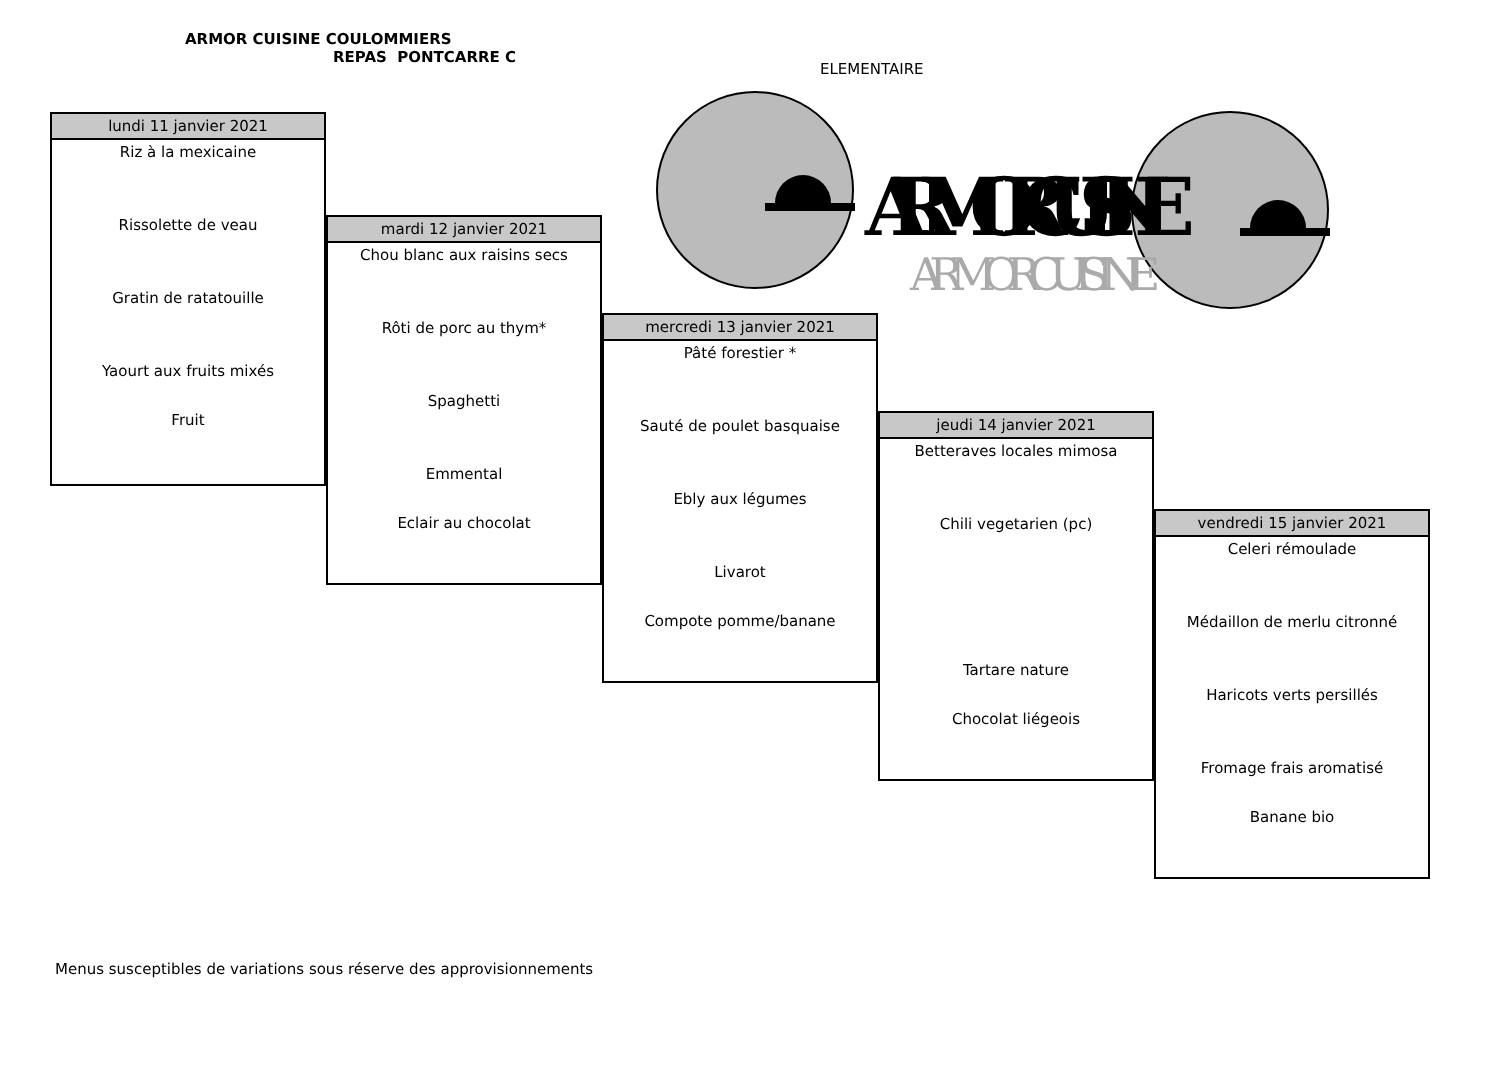ARMOR CUISINE COULOMMIERS
REPAS PONTCARRE C
ELEMENTAIRE
ARMOR CUISINE
ARMOR CUISINE
lundi 11 janvier 2021
Riz à la mexicaine
Rissolette de veau
Gratin de ratatouille
Yaourt aux fruits mixés
Fruit
mardi 12 janvier 2021
Chou blanc aux raisins secs
Rôti de porc au thym*
Spaghetti
Emmental
Eclair au chocolat
mercredi 13 janvier 2021
Pâté forestier *
Sauté de poulet basquaise
Ebly aux légumes
Livarot
Compote pomme/banane
jeudi 14 janvier 2021
Betteraves locales mimosa
Chili vegetarien (pc)
Tartare nature
Chocolat liégeois
vendredi 15 janvier 2021
Celeri rémoulade
Médaillon de merlu citronné
Haricots verts persillés
Fromage frais aromatisé
Banane bio
Menus susceptibles de variations sous réserve des approvisionnements